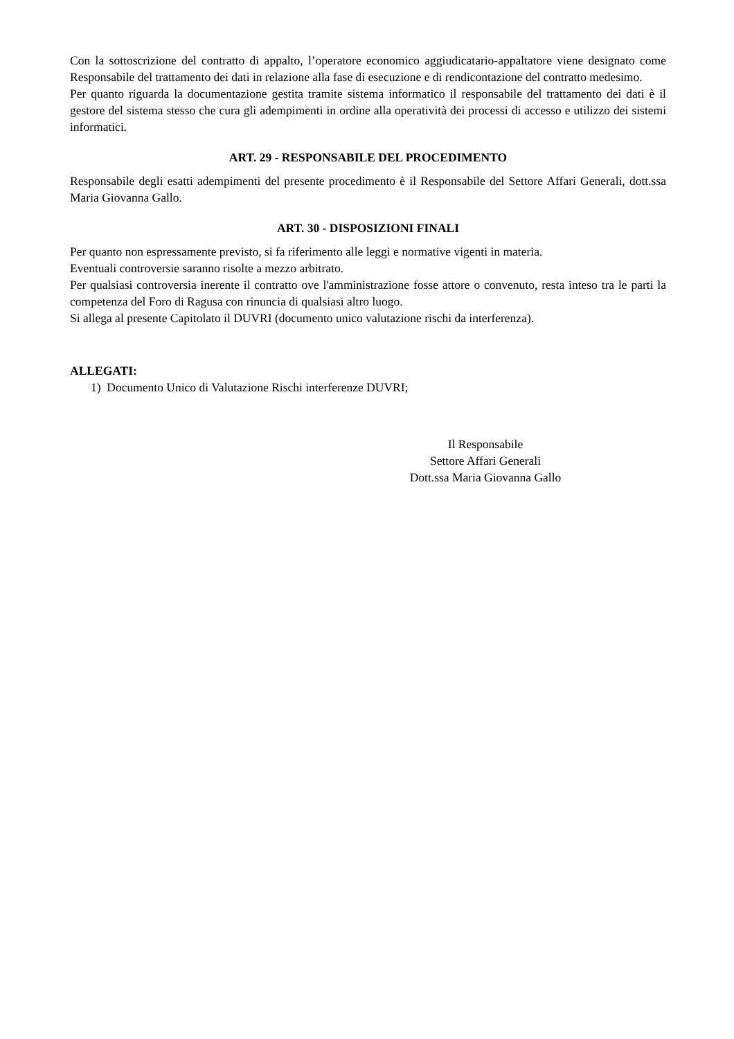Con la sottoscrizione del contratto di appalto, l’operatore economico aggiudicatario-appaltatore viene designato come Responsabile del trattamento dei dati in relazione alla fase di esecuzione e di rendicontazione del contratto medesimo.
Per quanto riguarda la documentazione gestita tramite sistema informatico il responsabile del trattamento dei dati è il gestore del sistema stesso che cura gli adempimenti in ordine alla operatività dei processi di accesso e utilizzo dei sistemi informatici.
ART. 29 - RESPONSABILE DEL PROCEDIMENTO
Responsabile degli esatti adempimenti del presente procedimento è il Responsabile del Settore Affari Generali, dott.ssa Maria Giovanna Gallo.
ART. 30 - DISPOSIZIONI FINALI
Per quanto non espressamente previsto, si fa riferimento alle leggi e normative vigenti in materia.
Eventuali controversie saranno risolte a mezzo arbitrato.
Per qualsiasi controversia inerente il contratto ove l'amministrazione fosse attore o convenuto, resta inteso tra le parti la competenza del Foro di Ragusa con rinuncia di qualsiasi altro luogo.
Si allega al presente Capitolato il DUVRI (documento unico valutazione rischi da interferenza).
ALLEGATI:
1) Documento Unico di Valutazione Rischi interferenze DUVRI;
Il Responsabile
Settore Affari Generali
Dott.ssa Maria Giovanna Gallo